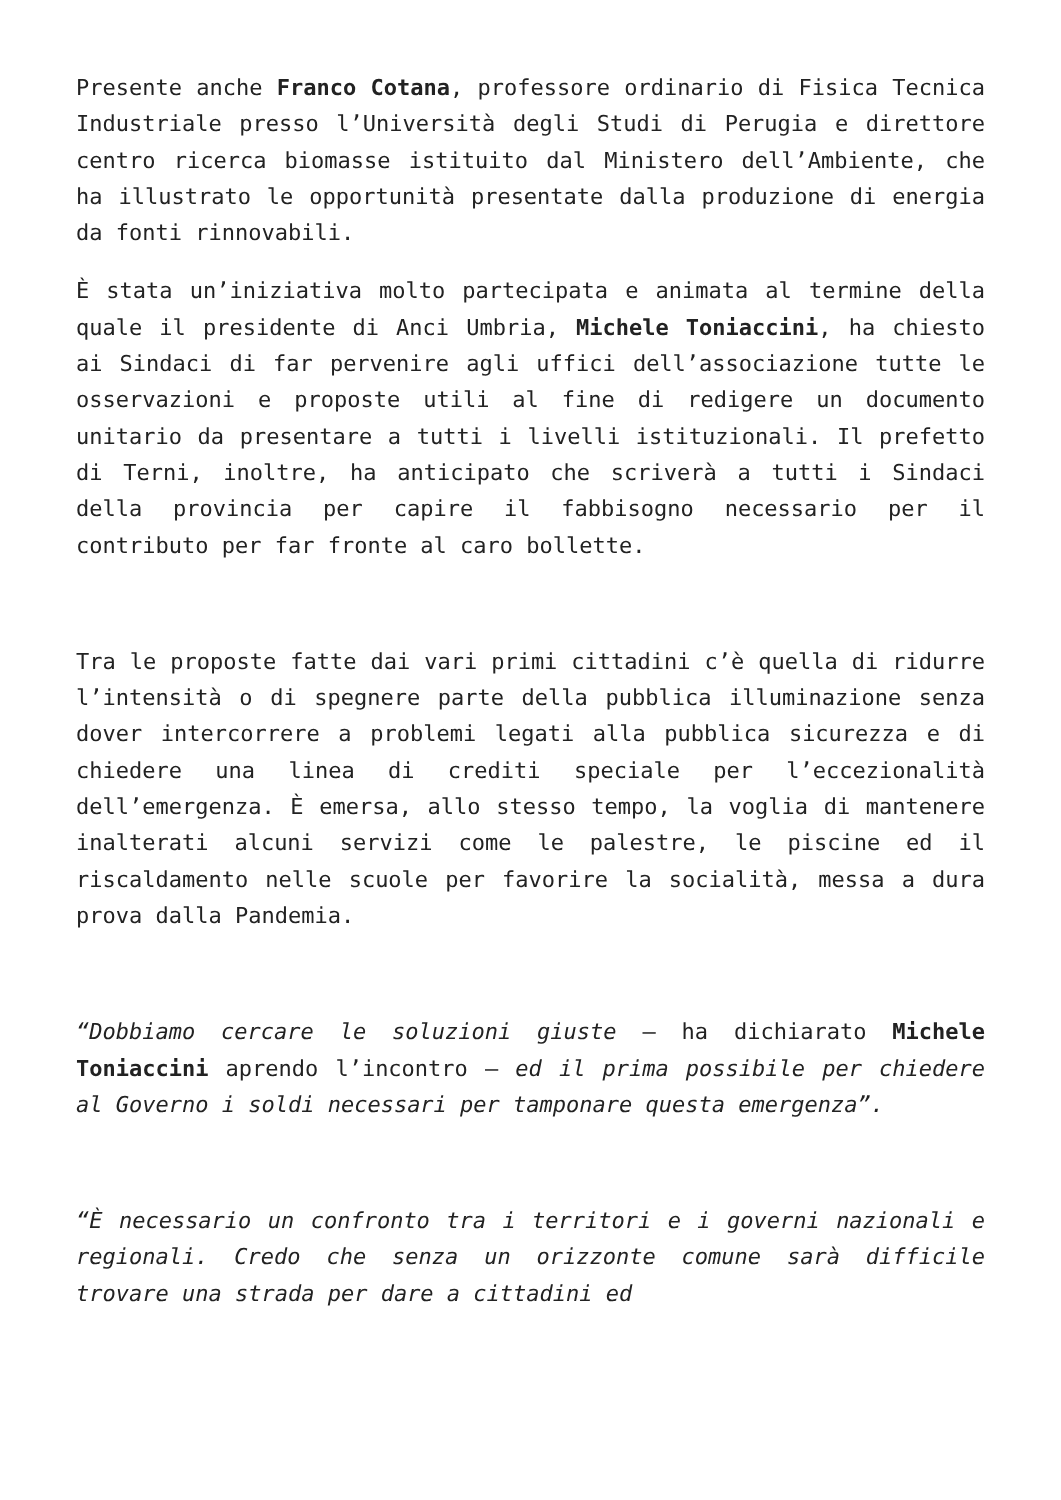Presente anche Franco Cotana, professore ordinario di Fisica Tecnica Industriale presso l’Università degli Studi di Perugia e direttore centro ricerca biomasse istituito dal Ministero dell’Ambiente, che ha illustrato le opportunità presentate dalla produzione di energia da fonti rinnovabili.
È stata un’iniziativa molto partecipata e animata al termine della quale il presidente di Anci Umbria, Michele Toniaccini, ha chiesto ai Sindaci di far pervenire agli uffici dell’associazione tutte le osservazioni e proposte utili al fine di redigere un documento unitario da presentare a tutti i livelli istituzionali. Il prefetto di Terni, inoltre, ha anticipato che scriverà a tutti i Sindaci della provincia per capire il fabbisogno necessario per il contributo per far fronte al caro bollette.
Tra le proposte fatte dai vari primi cittadini c’è quella di ridurre l’intensità o di spegnere parte della pubblica illuminazione senza dover intercorrere a problemi legati alla pubblica sicurezza e di chiedere una linea di crediti speciale per l’eccezionalità dell’emergenza. È emersa, allo stesso tempo, la voglia di mantenere inalterati alcuni servizi come le palestre, le piscine ed il riscaldamento nelle scuole per favorire la socialità, messa a dura prova dalla Pandemia.
“Dobbiamo cercare le soluzioni giuste – ha dichiarato Michele Toniaccini aprendo l’incontro – ed il prima possibile per chiedere al Governo i soldi necessari per tamponare questa emergenza”.
“È necessario un confronto tra i territori e i governi nazionali e regionali. Credo che senza un orizzonte comune sarà difficile trovare una strada per dare a cittadini ed